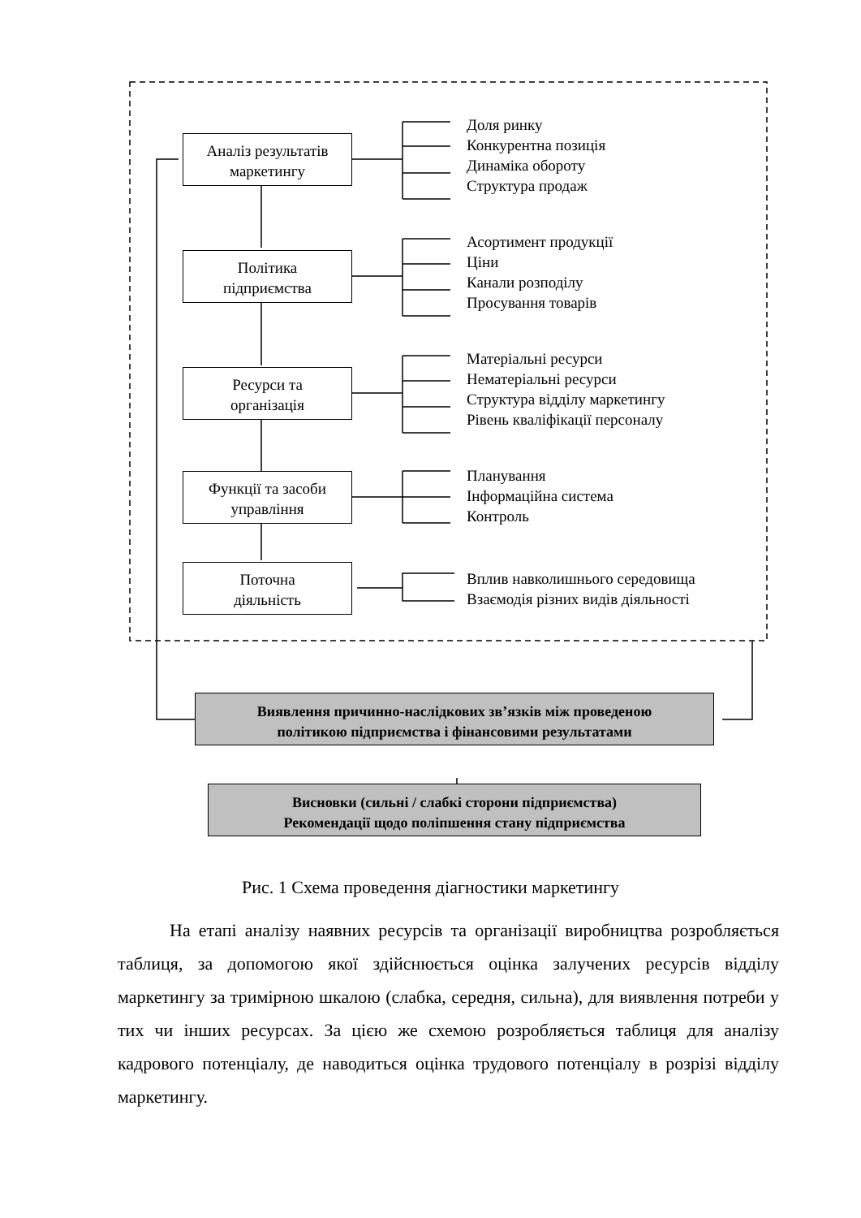Аналіз результатів
маркетингу
Політика
підприємства
Ресурси та
організація
Функції та засоби
управління
Поточна
діяльність
Доля ринку
Конкурентна позиція
Динаміка обороту
Структура продаж
Асортимент продукції
Ціни
Канали розподілу
Просування товарів
Матеріальні ресурси
Нематеріальні ресурси
Структура відділу маркетингу
Рівень кваліфікації персоналу
Планування
Інформаційна система
Контроль
Вплив навколишнього середовища
Взаємодія різних видів діяльності
Виявлення причинно-наслідкових зв’язків між проведеною
політикою підприємства і фінансовими результатами
Висновки (сильні / слабкі сторони підприємства)
Рекомендації щодо поліпшення стану підприємства
Рис. 1 Схема проведення діагностики маркетингу
На етапі аналізу наявних ресурсів та організації виробництва розробляється таблиця, за допомогою якої здійснюється оцінка залучених ресурсів відділу маркетингу за тримірною шкалою (слабка, середня, сильна), для виявлення потреби у тих чи інших ресурсах. За цією же схемою розробляється таблиця для аналізу кадрового потенціалу, де наводиться оцінка трудового потенціалу в розрізі відділу маркетингу.